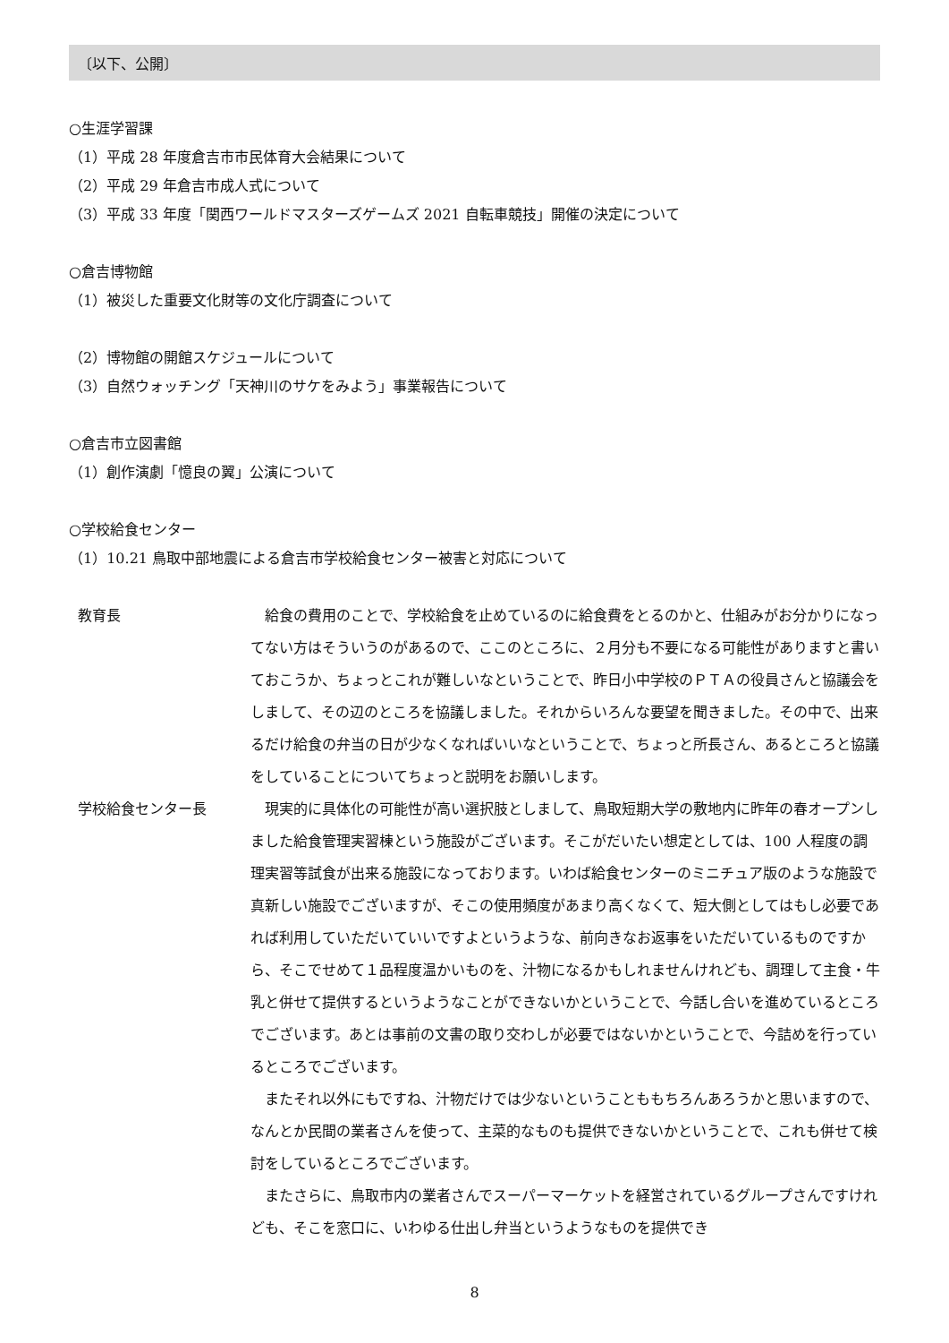〔以下、公開〕
○生涯学習課
（1）平成 28 年度倉吉市市民体育大会結果について
（2）平成 29 年倉吉市成人式について
（3）平成 33 年度「関西ワールドマスターズゲームズ 2021 自転車競技」開催の決定について
○倉吉博物館
（1）被災した重要文化財等の文化庁調査について
（2）博物館の開館スケジュールについて
（3）自然ウォッチング「天神川のサケをみよう」事業報告について
○倉吉市立図書館
（1）創作演劇「憶良の翼」公演について
○学校給食センター
（1）10.21 鳥取中部地震による倉吉市学校給食センター被害と対応について
教育長
給食の費用のことで、学校給食を止めているのに給食費をとるのかと、仕組みがお分かりになってない方はそういうのがあるので、ここのところに、２月分も不要になる可能性がありますと書いておこうか、ちょっとこれが難しいなということで、昨日小中学校のＰＴＡの役員さんと協議会をしまして、その辺のところを協議しました。それからいろんな要望を聞きました。その中で、出来るだけ給食の弁当の日が少なくなればいいなということで、ちょっと所長さん、あるところと協議をしていることについてちょっと説明をお願いします。
学校給食センター長
現実的に具体化の可能性が高い選択肢としまして、鳥取短期大学の敷地内に昨年の春オープンしました給食管理実習棟という施設がございます。そこがだいたい想定としては、100 人程度の調理実習等試食が出来る施設になっております。いわば給食センターのミニチュア版のような施設で真新しい施設でございますが、そこの使用頻度があまり高くなくて、短大側としてはもし必要であれば利用していただいていいですよというような、前向きなお返事をいただいているものですから、そこでせめて１品程度温かいものを、汁物になるかもしれませんけれども、調理して主食・牛乳と併せて提供するというようなことができないかということで、今話し合いを進めているところでございます。あとは事前の文書の取り交わしが必要ではないかということで、今詰めを行っているところでございます。
またそれ以外にもですね、汁物だけでは少ないということももちろんあろうかと思いますので、なんとか民間の業者さんを使って、主菜的なものも提供できないかということで、これも併せて検討をしているところでございます。
またさらに、鳥取市内の業者さんでスーパーマーケットを経営されているグループさんですけれども、そこを窓口に、いわゆる仕出し弁当というようなものを提供でき
8